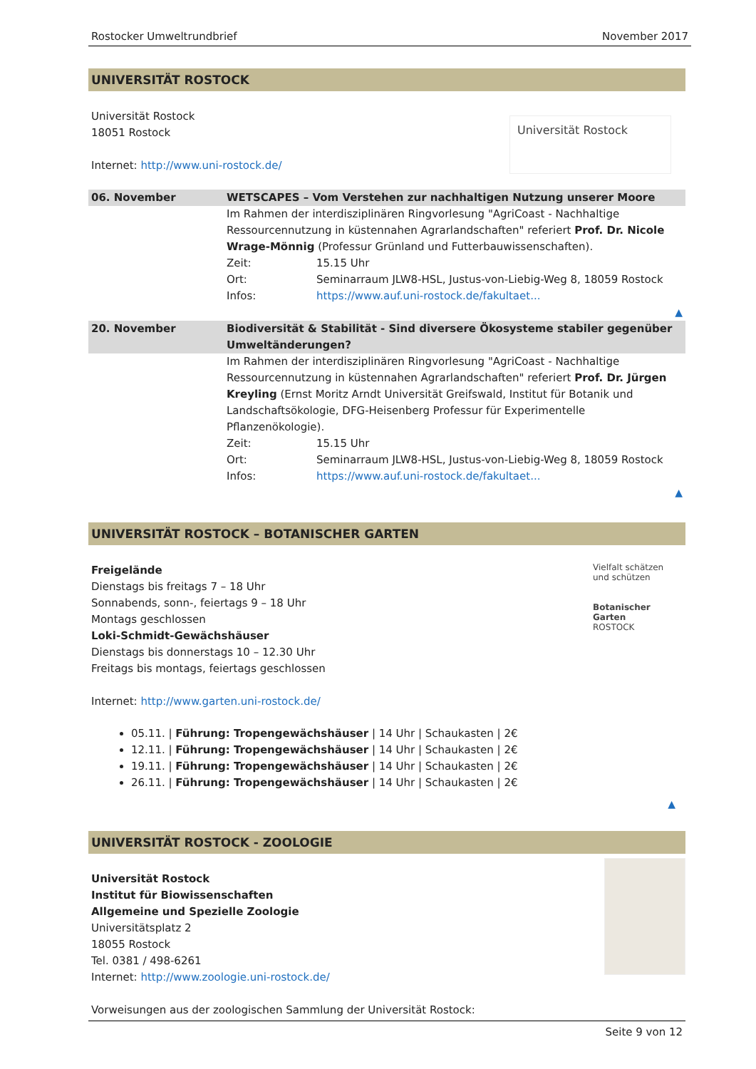Rostocker Umweltrundbrief November 2017
UNIVERSITÄT ROSTOCK
Universität Rostock
18051 Rostock
Internet: http://www.uni-rostock.de/
Universität Rostock
| 06. November | WETSCAPES – Vom Verstehen zur nachhaltigen Nutzung unserer Moore | |
| | Im Rahmen der interdisziplinären Ringvorlesung "AgriCoast - Nachhaltige Ressourcennutzung in küstennahen Agrarlandschaften" referiert Prof. Dr. Nicole Wrage-Mönnig (Professur Grünland und Futterbauwissenschaften). | |
| | Zeit: | 15.15 Uhr |
| | Ort: | Seminarraum JLW8-HSL, Justus-von-Liebig-Weg 8, 18059 Rostock |
| | Infos: | https://www.auf.uni-rostock.de/fakultaet... |
| ▲ | | |
| 20. November | Biodiversität & Stabilität - Sind diversere Ökosysteme stabiler gegenüber Umweltänderungen? | |
| | Im Rahmen der interdisziplinären Ringvorlesung "AgriCoast - Nachhaltige Ressourcennutzung in küstennahen Agrarlandschaften" referiert Prof. Dr. Jürgen Kreyling (Ernst Moritz Arndt Universität Greifswald, Institut für Botanik und Landschaftsökologie, DFG-Heisenberg Professur für Experimentelle Pflanzenökologie). | |
| | Zeit: | 15.15 Uhr |
| | Ort: | Seminarraum JLW8-HSL, Justus-von-Liebig-Weg 8, 18059 Rostock |
| | Infos: | https://www.auf.uni-rostock.de/fakultaet... |
| ▲ | | |
UNIVERSITÄT ROSTOCK – BOTANISCHER GARTEN
Freigelände
Dienstags bis freitags 7 – 18 Uhr
Sonnabends, sonn-, feiertags 9 – 18 Uhr
Montags geschlossen
Loki-Schmidt-Gewächshäuser
Dienstags bis donnerstags 10 – 12.30 Uhr
Freitags bis montags, feiertags geschlossen
Internet: http://www.garten.uni-rostock.de/
Vielfalt schätzen und schützen
Botanischer Garten
ROSTOCK
05.11. | Führung: Tropengewächshäuser | 14 Uhr | Schaukasten | 2€
12.11. | Führung: Tropengewächshäuser | 14 Uhr | Schaukasten | 2€
19.11. | Führung: Tropengewächshäuser | 14 Uhr | Schaukasten | 2€
26.11. | Führung: Tropengewächshäuser | 14 Uhr | Schaukasten | 2€
▲
UNIVERSITÄT ROSTOCK - ZOOLOGIE
Universität Rostock
Institut für Biowissenschaften
Allgemeine und Spezielle Zoologie
Universitätsplatz 2
18055 Rostock
Tel. 0381 / 498-6261
Internet: http://www.zoologie.uni-rostock.de/
Vorweisungen aus der zoologischen Sammlung der Universität Rostock:
Seite 9 von 12